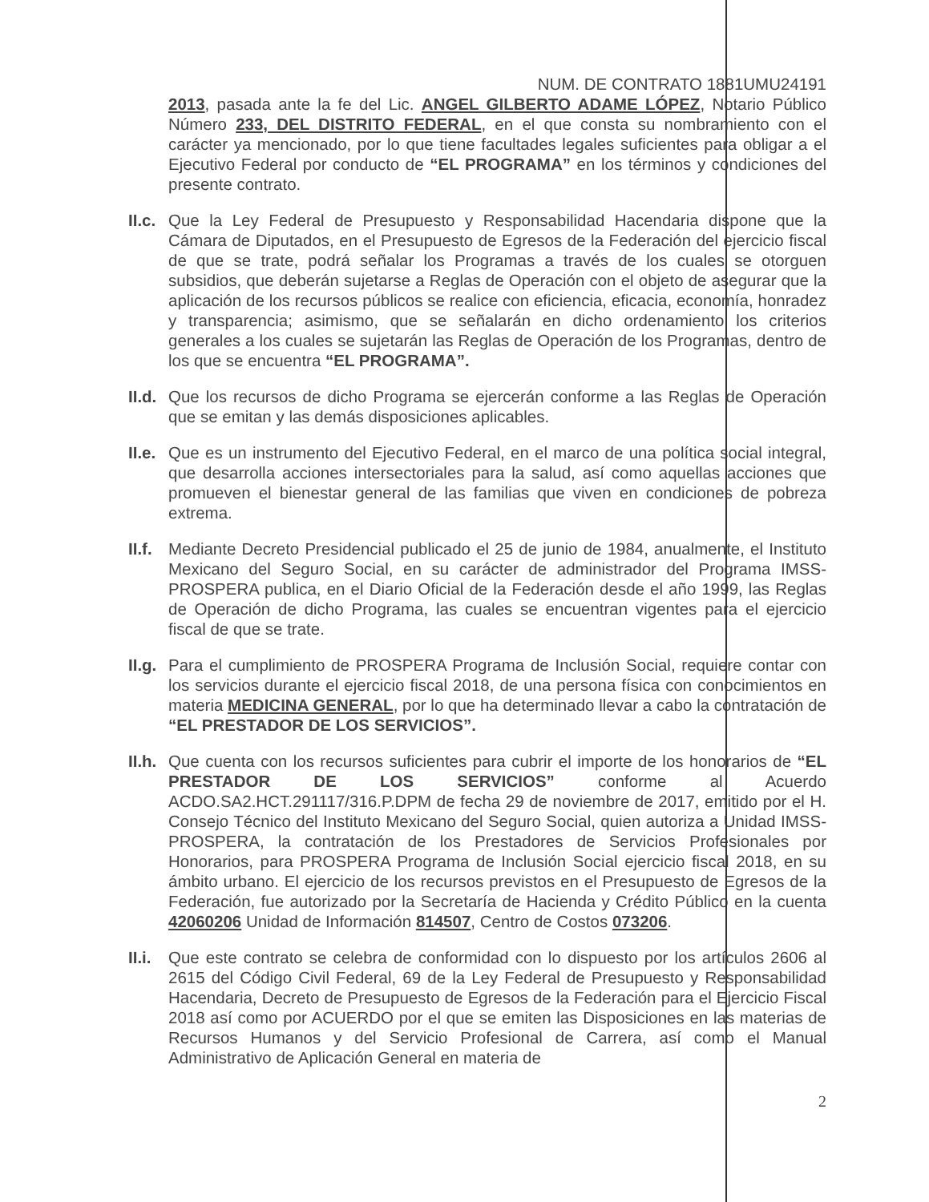NUM. DE CONTRATO 1881UMU24191
2013, pasada ante la fe del Lic. ANGEL GILBERTO ADAME LÓPEZ, Notario Público Número 233, DEL DISTRITO FEDERAL, en el que consta su nombramiento con el carácter ya mencionado, por lo que tiene facultades legales suficientes para obligar a el Ejecutivo Federal por conducto de “EL PROGRAMA” en los términos y condiciones del presente contrato.
II.c.
Que la Ley Federal de Presupuesto y Responsabilidad Hacendaria dispone que la Cámara de Diputados, en el Presupuesto de Egresos de la Federación del ejercicio fiscal de que se trate, podrá señalar los Programas a través de los cuales se otorguen subsidios, que deberán sujetarse a Reglas de Operación con el objeto de asegurar que la aplicación de los recursos públicos se realice con eficiencia, eficacia, economía, honradez y transparencia; asimismo, que se señalarán en dicho ordenamiento los criterios generales a los cuales se sujetarán las Reglas de Operación de los Programas, dentro de los que se encuentra “EL PROGRAMA”.
II.d.
Que los recursos de dicho Programa se ejercerán conforme a las Reglas de Operación que se emitan y las demás disposiciones aplicables.
II.e.
Que es un instrumento del Ejecutivo Federal, en el marco de una política social integral, que desarrolla acciones intersectoriales para la salud, así como aquellas acciones que promueven el bienestar general de las familias que viven en condiciones de pobreza extrema.
II.f.
Mediante Decreto Presidencial publicado el 25 de junio de 1984, anualmente, el Instituto Mexicano del Seguro Social, en su carácter de administrador del Programa IMSS-PROSPERA publica, en el Diario Oficial de la Federación desde el año 1999, las Reglas de Operación de dicho Programa, las cuales se encuentran vigentes para el ejercicio fiscal de que se trate.
II.g.
Para el cumplimiento de PROSPERA Programa de Inclusión Social, requiere contar con los servicios durante el ejercicio fiscal 2018, de una persona física con conocimientos en materia MEDICINA GENERAL, por lo que ha determinado llevar a cabo la contratación de “EL PRESTADOR DE LOS SERVICIOS”.
II.h.
Que cuenta con los recursos suficientes para cubrir el importe de los honorarios de “EL PRESTADOR DE LOS SERVICIOS” conforme al Acuerdo ACDO.SA2.HCT.291117/316.P.DPM de fecha 29 de noviembre de 2017, emitido por el H. Consejo Técnico del Instituto Mexicano del Seguro Social, quien autoriza a Unidad IMSS-PROSPERA, la contratación de los Prestadores de Servicios Profesionales por Honorarios, para PROSPERA Programa de Inclusión Social ejercicio fiscal 2018, en su ámbito urbano. El ejercicio de los recursos previstos en el Presupuesto de Egresos de la Federación, fue autorizado por la Secretaría de Hacienda y Crédito Público en la cuenta 42060206 Unidad de Información 814507, Centro de Costos 073206.
II.i.
Que este contrato se celebra de conformidad con lo dispuesto por los artículos 2606 al 2615 del Código Civil Federal, 69 de la Ley Federal de Presupuesto y Responsabilidad Hacendaria, Decreto de Presupuesto de Egresos de la Federación para el Ejercicio Fiscal 2018 así como por ACUERDO por el que se emiten las Disposiciones en las materias de Recursos Humanos y del Servicio Profesional de Carrera, así como el Manual Administrativo de Aplicación General en materia de
2